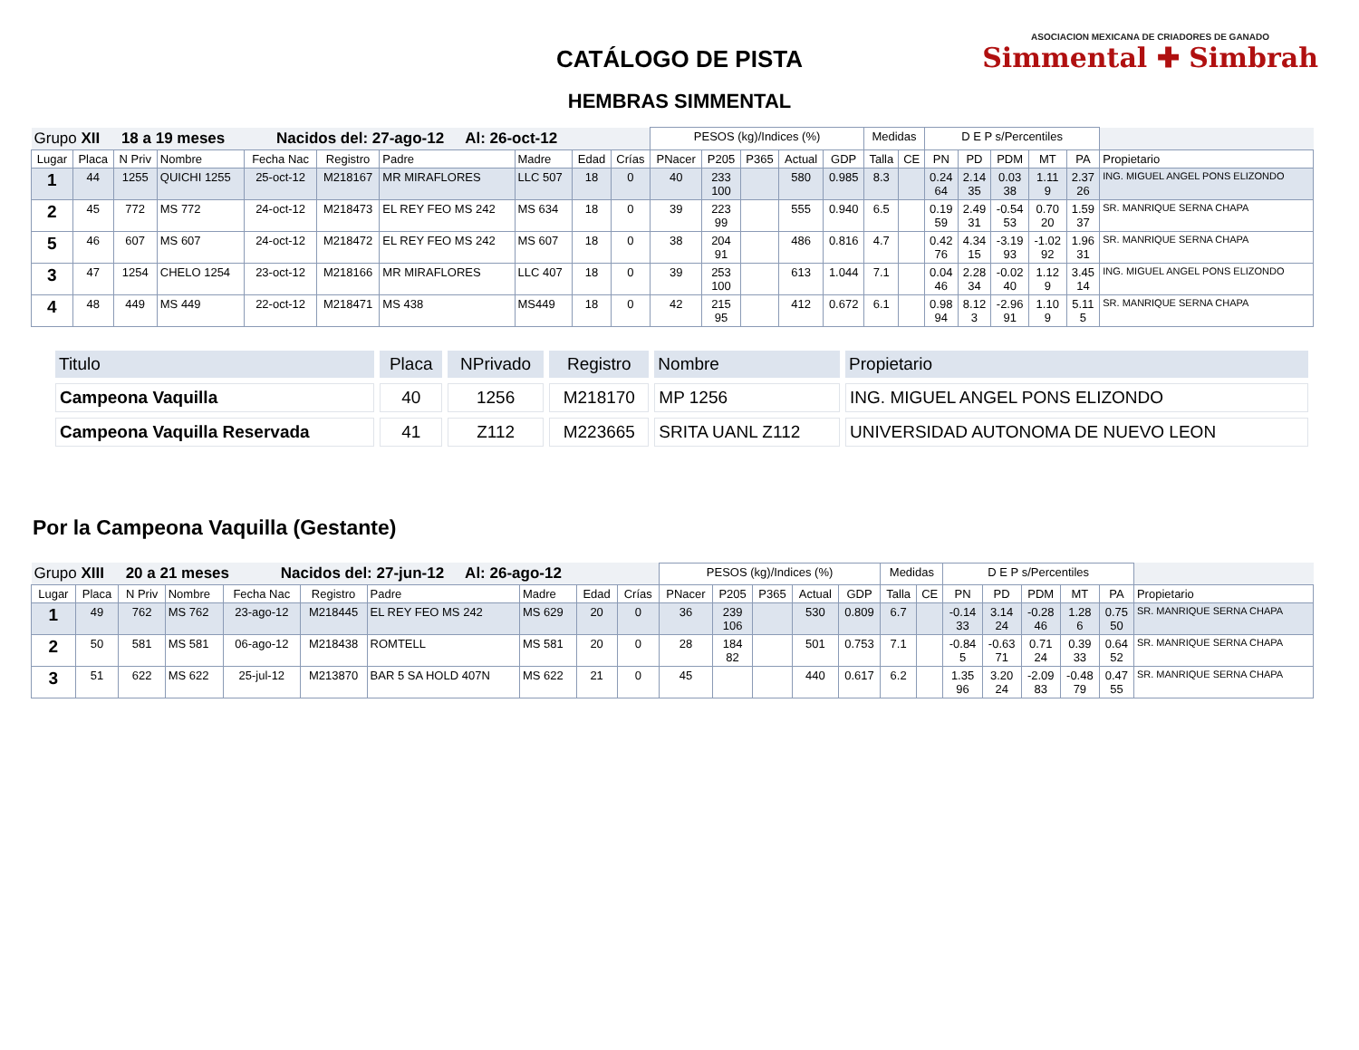CATÁLOGO DE PISTA
HEMBRAS SIMMENTAL
ASOCIACION MEXICANA DE CRIADORES DE GANADO
Simmental ✚ Simbrah
| Grupo XII 18 a 19 meses Nacidos del: 27-ago-12 Al: 26-oct-12 | | | | | | | | | | PESOS (kg)/Indices (%) | | | | | Medidas | | D E P s/Percentiles | | | | | |
| Lugar | Placa | N Priv | Nombre | Fecha Nac | Registro | Padre | Madre | Edad | Crías | PNacer | P205 | P365 | Actual | GDP | Talla | CE | PN | PD | PDM | MT | PA | Propietario |
| 1 | 44 | 1255 | QUICHI 1255 | 25-oct-12 | M218167 | MR MIRAFLORES | LLC 507 | 18 | 0 | 40 | 233 100 | | 580 | 0.985 | 8.3 | | 0.24 64 | 2.14 35 | 0.03 38 | 1.11 9 | 2.37 26 | ING. MIGUEL ANGEL PONS ELIZONDO |
| 2 | 45 | 772 | MS 772 | 24-oct-12 | M218473 | EL REY FEO MS 242 | MS 634 | 18 | 0 | 39 | 223 99 | | 555 | 0.940 | 6.5 | | 0.19 59 | 2.49 31 | -0.54 53 | 0.70 20 | 1.59 37 | SR. MANRIQUE SERNA CHAPA |
| 5 | 46 | 607 | MS 607 | 24-oct-12 | M218472 | EL REY FEO MS 242 | MS 607 | 18 | 0 | 38 | 204 91 | | 486 | 0.816 | 4.7 | | 0.42 76 | 4.34 15 | -3.19 93 | -1.02 92 | 1.96 31 | SR. MANRIQUE SERNA CHAPA |
| 3 | 47 | 1254 | CHELO 1254 | 23-oct-12 | M218166 | MR MIRAFLORES | LLC 407 | 18 | 0 | 39 | 253 100 | | 613 | 1.044 | 7.1 | | 0.04 46 | 2.28 34 | -0.02 40 | 1.12 9 | 3.45 14 | ING. MIGUEL ANGEL PONS ELIZONDO |
| 4 | 48 | 449 | MS 449 | 22-oct-12 | M218471 | MS 438 | MS449 | 18 | 0 | 42 | 215 95 | | 412 | 0.672 | 6.1 | | 0.98 94 | 8.12 3 | -2.96 91 | 1.10 9 | 5.11 5 | SR. MANRIQUE SERNA CHAPA |
| Titulo | Placa | NPrivado | Registro | Nombre | Propietario |
| --- | --- | --- | --- | --- | --- |
| Campeona Vaquilla | 40 | 1256 | M218170 | MP 1256 | ING. MIGUEL ANGEL PONS ELIZONDO |
| Campeona Vaquilla Reservada | 41 | Z112 | M223665 | SRITA UANL Z112 | UNIVERSIDAD AUTONOMA DE NUEVO LEON |
Por la Campeona Vaquilla (Gestante)
| Grupo XIII 20 a 21 meses Nacidos del: 27-jun-12 Al: 26-ago-12 | | | | | | | | | | PESOS (kg)/Indices (%) | | | | | Medidas | | D E P s/Percentiles | | | | | |
| Lugar | Placa | N Priv | Nombre | Fecha Nac | Registro | Padre | Madre | Edad | Crías | PNacer | P205 | P365 | Actual | GDP | Talla | CE | PN | PD | PDM | MT | PA | Propietario |
| 1 | 49 | 762 | MS 762 | 23-ago-12 | M218445 | EL REY FEO MS 242 | MS 629 | 20 | 0 | 36 | 239 106 | | 530 | 0.809 | 6.7 | | -0.14 33 | 3.14 24 | -0.28 46 | 1.28 6 | 0.75 50 | SR. MANRIQUE SERNA CHAPA |
| 2 | 50 | 581 | MS 581 | 06-ago-12 | M218438 | ROMTELL | MS 581 | 20 | 0 | 28 | 184 82 | | 501 | 0.753 | 7.1 | | -0.84 5 | -0.63 71 | 0.71 24 | 0.39 33 | 0.64 52 | SR. MANRIQUE SERNA CHAPA |
| 3 | 51 | 622 | MS 622 | 25-jul-12 | M213870 | BAR 5 SA HOLD 407N | MS 622 | 21 | 0 | 45 | | | 440 | 0.617 | 6.2 | | 1.35 96 | 3.20 24 | -2.09 83 | -0.48 79 | 0.47 55 | SR. MANRIQUE SERNA CHAPA |